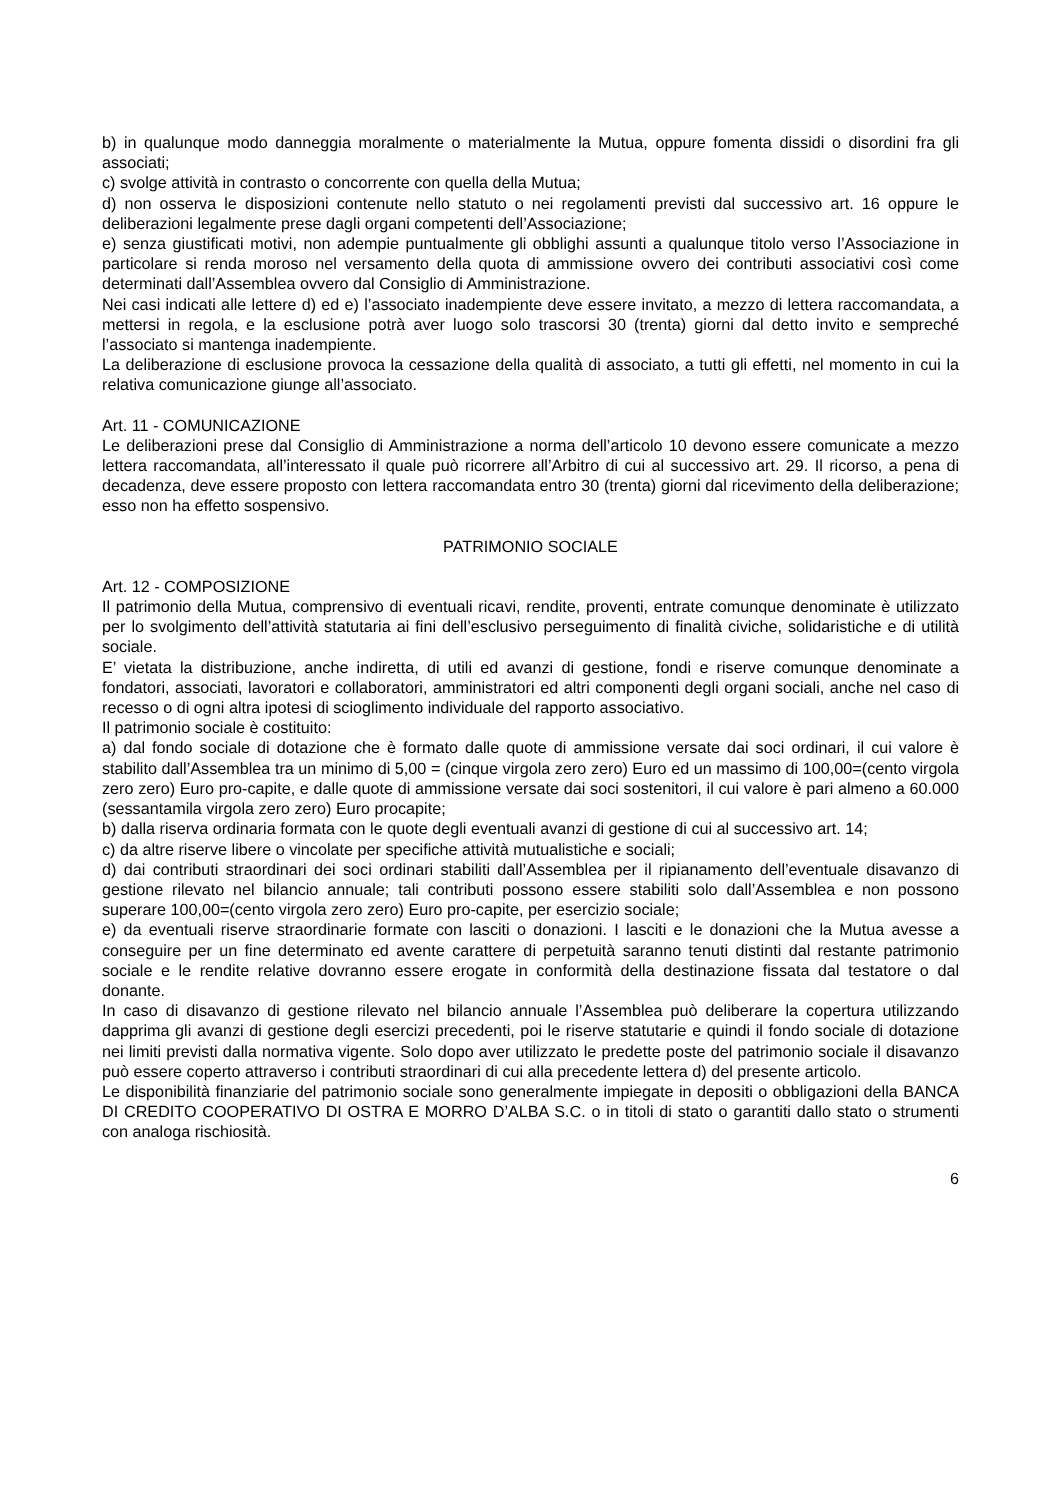b) in qualunque modo danneggia moralmente o materialmente la Mutua, oppure fomenta dissidi o disordini fra gli associati;
c) svolge attività in contrasto o concorrente con quella della Mutua;
d) non osserva le disposizioni contenute nello statuto o nei regolamenti previsti dal successivo art. 16 oppure le deliberazioni legalmente prese dagli organi competenti dell’Associazione;
e) senza giustificati motivi, non adempie puntualmente gli obblighi assunti a qualunque titolo verso l’Associazione in particolare si renda moroso nel versamento della quota di ammissione ovvero dei contributi associativi così come determinati dall’Assemblea ovvero dal Consiglio di Amministrazione.
Nei casi indicati alle lettere d) ed e) l’associato inadempiente deve essere invitato, a mezzo di lettera raccomandata, a mettersi in regola, e la esclusione potrà aver luogo solo trascorsi 30 (trenta) giorni dal detto invito e sempreché l’associato si mantenga inadempiente.
La deliberazione di esclusione provoca la cessazione della qualità di associato, a tutti gli effetti, nel momento in cui la relativa comunicazione giunge all’associato.
Art. 11 - COMUNICAZIONE
Le deliberazioni prese dal Consiglio di Amministrazione a norma dell’articolo 10 devono essere comunicate a mezzo lettera raccomandata, all’interessato il quale può ricorrere all’Arbitro di cui al successivo art. 29. Il ricorso, a pena di decadenza, deve essere proposto con lettera raccomandata entro 30 (trenta) giorni dal ricevimento della deliberazione; esso non ha effetto sospensivo.
PATRIMONIO SOCIALE
Art. 12 - COMPOSIZIONE
Il patrimonio della Mutua, comprensivo di eventuali ricavi, rendite, proventi, entrate comunque denominate è utilizzato per lo svolgimento dell’attività statutaria ai fini dell’esclusivo perseguimento di finalità civiche, solidaristiche e di utilità sociale.
E’ vietata la distribuzione, anche indiretta, di utili ed avanzi di gestione, fondi e riserve comunque denominate a fondatori, associati, lavoratori e collaboratori, amministratori ed altri componenti degli organi sociali, anche nel caso di recesso o di ogni altra ipotesi di scioglimento individuale del rapporto associativo.
Il patrimonio sociale è costituito:
a) dal fondo sociale di dotazione che è formato dalle quote di ammissione versate dai soci ordinari, il cui valore è stabilito dall’Assemblea tra un minimo di 5,00 = (cinque virgola zero zero) Euro ed un massimo di 100,00=(cento virgola zero zero) Euro pro-capite, e dalle quote di ammissione versate dai soci sostenitori, il cui valore è pari almeno a 60.000 (sessantamila virgola zero zero) Euro procapite;
b) dalla riserva ordinaria formata con le quote degli eventuali avanzi di gestione di cui al successivo art. 14;
c) da altre riserve libere o vincolate per specifiche attività mutualistiche e sociali;
d) dai contributi straordinari dei soci ordinari stabiliti dall’Assemblea per il ripianamento dell’eventuale disavanzo di gestione rilevato nel bilancio annuale; tali contributi possono essere stabiliti solo dall’Assemblea e non possono superare 100,00=(cento virgola zero zero) Euro pro-capite, per esercizio sociale;
e) da eventuali riserve straordinarie formate con lasciti o donazioni. I lasciti e le donazioni che la Mutua avesse a conseguire per un fine determinato ed avente carattere di perpetuità saranno tenuti distinti dal restante patrimonio sociale e le rendite relative dovranno essere erogate in conformità della destinazione fissata dal testatore o dal donante.
In caso di disavanzo di gestione rilevato nel bilancio annuale l’Assemblea può deliberare la copertura utilizzando dapprima gli avanzi di gestione degli esercizi precedenti, poi le riserve statutarie e quindi il fondo sociale di dotazione nei limiti previsti dalla normativa vigente. Solo dopo aver utilizzato le predette poste del patrimonio sociale il disavanzo può essere coperto attraverso i contributi straordinari di cui alla precedente lettera d) del presente articolo.
Le disponibilità finanziarie del patrimonio sociale sono generalmente impiegate in depositi o obbligazioni della BANCA DI CREDITO COOPERATIVO DI OSTRA E MORRO D’ALBA S.C. o in titoli di stato o garantiti dallo stato o strumenti con analoga rischiosità.
6